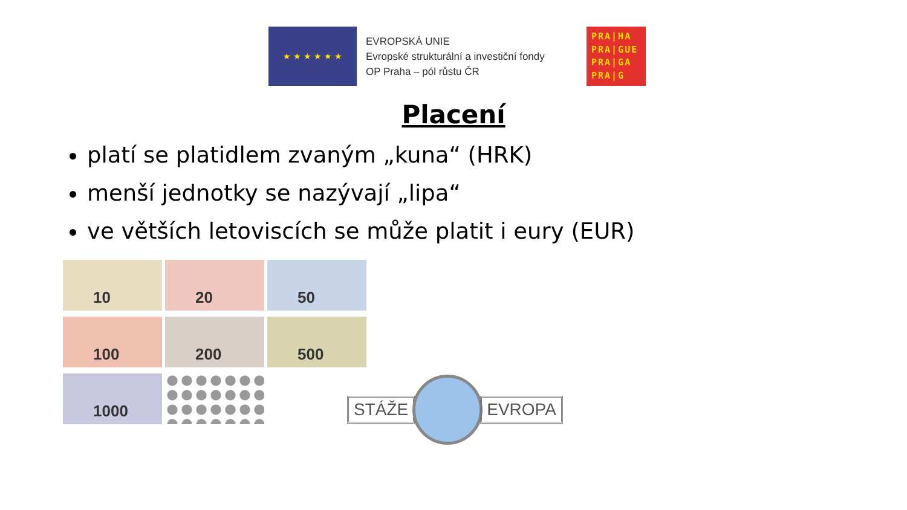★ ★ ★ ★ ★ ★
EVROPSKÁ UNIE
Evropské strukturální a investiční fondy
OP Praha – pól růstu ČR
PRA|HA
PRA|GUE
PRA|GA
PRA|G
Placení
platí se platidlem zvaným „kuna“ (HRK)
menší jednotky se nazývají „lipa“
ve větších letoviscích se může platit i eury (EUR)
10
20
50
100
200
500
1000
STÁŽE EVROPA